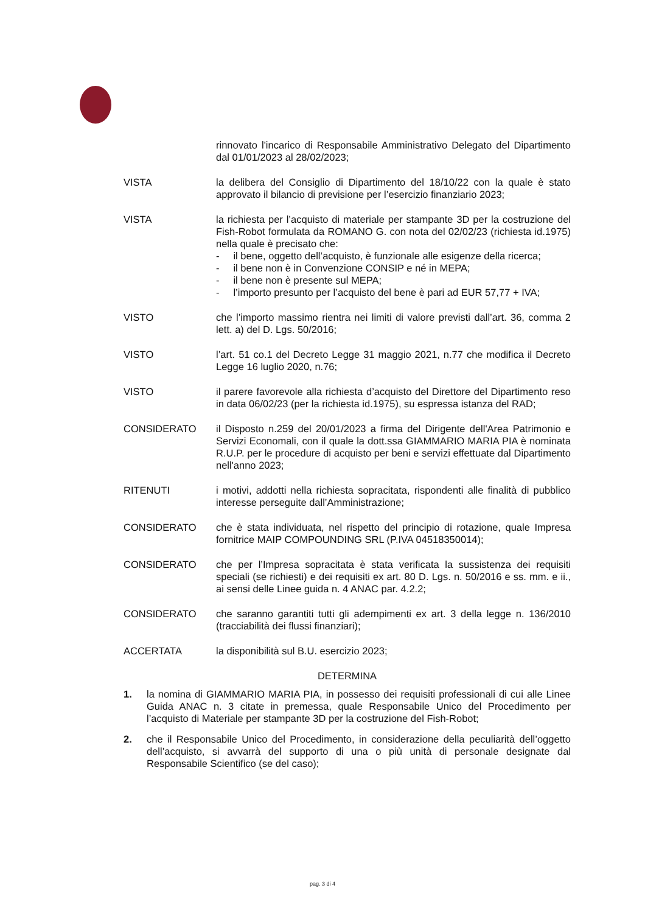rinnovato l'incarico di Responsabile Amministrativo Delegato del Dipartimento dal 01/01/2023 al 28/02/2023;
VISTA la delibera del Consiglio di Dipartimento del 18/10/22 con la quale è stato approvato il bilancio di previsione per l’esercizio finanziario 2023;
VISTA la richiesta per l’acquisto di materiale per stampante 3D per la costruzione del Fish-Robot formulata da ROMANO G. con nota del 02/02/23 (richiesta id.1975) nella quale è precisato che:
- il bene, oggetto dell’acquisto, è funzionale alle esigenze della ricerca;
- il bene non è in Convenzione CONSIP e né in MEPA;
- il bene non è presente sul MEPA;
- l’importo presunto per l’acquisto del bene è pari ad EUR 57,77 + IVA;
VISTO che l’importo massimo rientra nei limiti di valore previsti dall’art. 36, comma 2 lett. a) del D. Lgs. 50/2016;
VISTO l’art. 51 co.1 del Decreto Legge 31 maggio 2021, n.77 che modifica il Decreto Legge 16 luglio 2020, n.76;
VISTO il parere favorevole alla richiesta d’acquisto del Direttore del Dipartimento reso in data 06/02/23 (per la richiesta id.1975), su espressa istanza del RAD;
CONSIDERATO il Disposto n.259 del 20/01/2023 a firma del Dirigente dell'Area Patrimonio e Servizi Economali, con il quale la dott.ssa GIAMMARIO MARIA PIA è nominata R.U.P. per le procedure di acquisto per beni e servizi effettuate dal Dipartimento nell'anno 2023;
RITENUTI i motivi, addotti nella richiesta sopracitata, rispondenti alle finalità di pubblico interesse perseguite dall’Amministrazione;
CONSIDERATO che è stata individuata, nel rispetto del principio di rotazione, quale Impresa fornitrice MAIP COMPOUNDING SRL (P.IVA 04518350014);
CONSIDERATO che per l’Impresa sopracitata è stata verificata la sussistenza dei requisiti speciali (se richiesti) e dei requisiti ex art. 80 D. Lgs. n. 50/2016 e ss. mm. e ii., ai sensi delle Linee guida n. 4 ANAC par. 4.2.2;
CONSIDERATO che saranno garantiti tutti gli adempimenti ex art. 3 della legge n. 136/2010 (tracciabilità dei flussi finanziari);
ACCERTATA la disponibilità sul B.U. esercizio 2023;
DETERMINA
1. la nomina di GIAMMARIO MARIA PIA, in possesso dei requisiti professionali di cui alle Linee Guida ANAC n. 3 citate in premessa, quale Responsabile Unico del Procedimento per l’acquisto di Materiale per stampante 3D per la costruzione del Fish-Robot;
2. che il Responsabile Unico del Procedimento, in considerazione della peculiarità dell’oggetto dell’acquisto, si avvarrà del supporto di una o più unità di personale designate dal Responsabile Scientifico (se del caso);
pag. 3 di 4